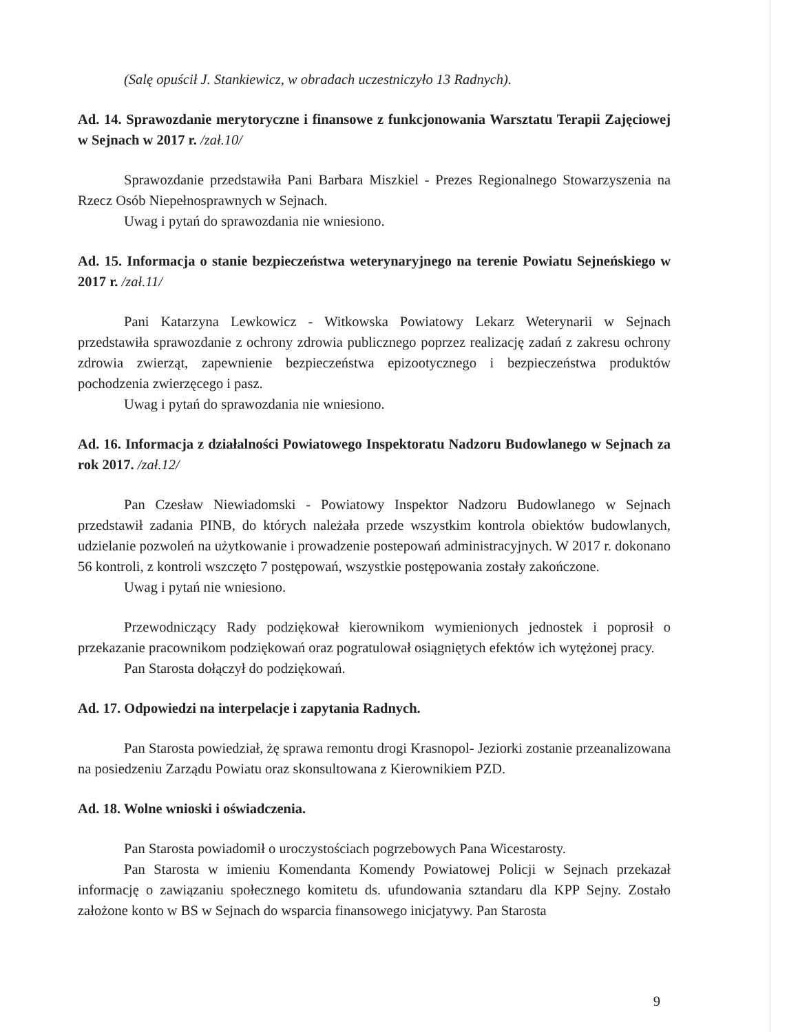(Salę opuścił J. Stankiewicz, w obradach uczestniczyło 13 Radnych).
Ad. 14. Sprawozdanie merytoryczne i finansowe z funkcjonowania Warsztatu Terapii Zajęciowej w Sejnach w 2017 r. /zał.10/
Sprawozdanie przedstawiła Pani Barbara Miszkiel - Prezes Regionalnego Stowarzyszenia na Rzecz Osób Niepełnosprawnych w Sejnach.
Uwag i pytań do sprawozdania nie wniesiono.
Ad. 15. Informacja o stanie bezpieczeństwa weterynaryjnego na terenie Powiatu Sejneńskiego w 2017 r. /zał.11/
Pani Katarzyna Lewkowicz - Witkowska Powiatowy Lekarz Weterynarii w Sejnach przedstawiła sprawozdanie z ochrony zdrowia publicznego poprzez realizację zadań z zakresu ochrony zdrowia zwierząt, zapewnienie bezpieczeństwa epizootycznego i bezpieczeństwa produktów pochodzenia zwierzęcego i pasz.
Uwag i pytań do sprawozdania nie wniesiono.
Ad. 16. Informacja z działalności Powiatowego Inspektoratu Nadzoru Budowlanego w Sejnach za rok 2017. /zał.12/
Pan Czesław Niewiadomski - Powiatowy Inspektor Nadzoru Budowlanego w Sejnach przedstawił zadania PINB, do których należała przede wszystkim kontrola obiektów budowlanych, udzielanie pozwoleń na użytkowanie i prowadzenie postepowań administracyjnych. W 2017 r. dokonano 56 kontroli, z kontroli wszczęto 7 postępowań, wszystkie postępowania zostały zakończone.
Uwag i pytań nie wniesiono.
Przewodniczący Rady podziękował kierownikom wymienionych jednostek i poprosił o przekazanie pracownikom podziękowań oraz pogratulował osiągniętych efektów ich wytężonej pracy.
Pan Starosta dołączył do podziękowań.
Ad. 17. Odpowiedzi na interpelacje i zapytania Radnych.
Pan Starosta powiedział, żę sprawa remontu drogi Krasnopol- Jeziorki zostanie przeanalizowana na posiedzeniu Zarządu Powiatu oraz skonsultowana z Kierownikiem PZD.
Ad. 18. Wolne wnioski i oświadczenia.
Pan Starosta powiadomił o uroczystościach pogrzebowych Pana Wicestarosty.
Pan Starosta w imieniu Komendanta Komendy Powiatowej Policji w Sejnach przekazał informację o zawiązaniu społecznego komitetu ds. ufundowania sztandaru dla KPP Sejny. Zostało założone konto w BS w Sejnach do wsparcia finansowego inicjatywy. Pan Starosta
9